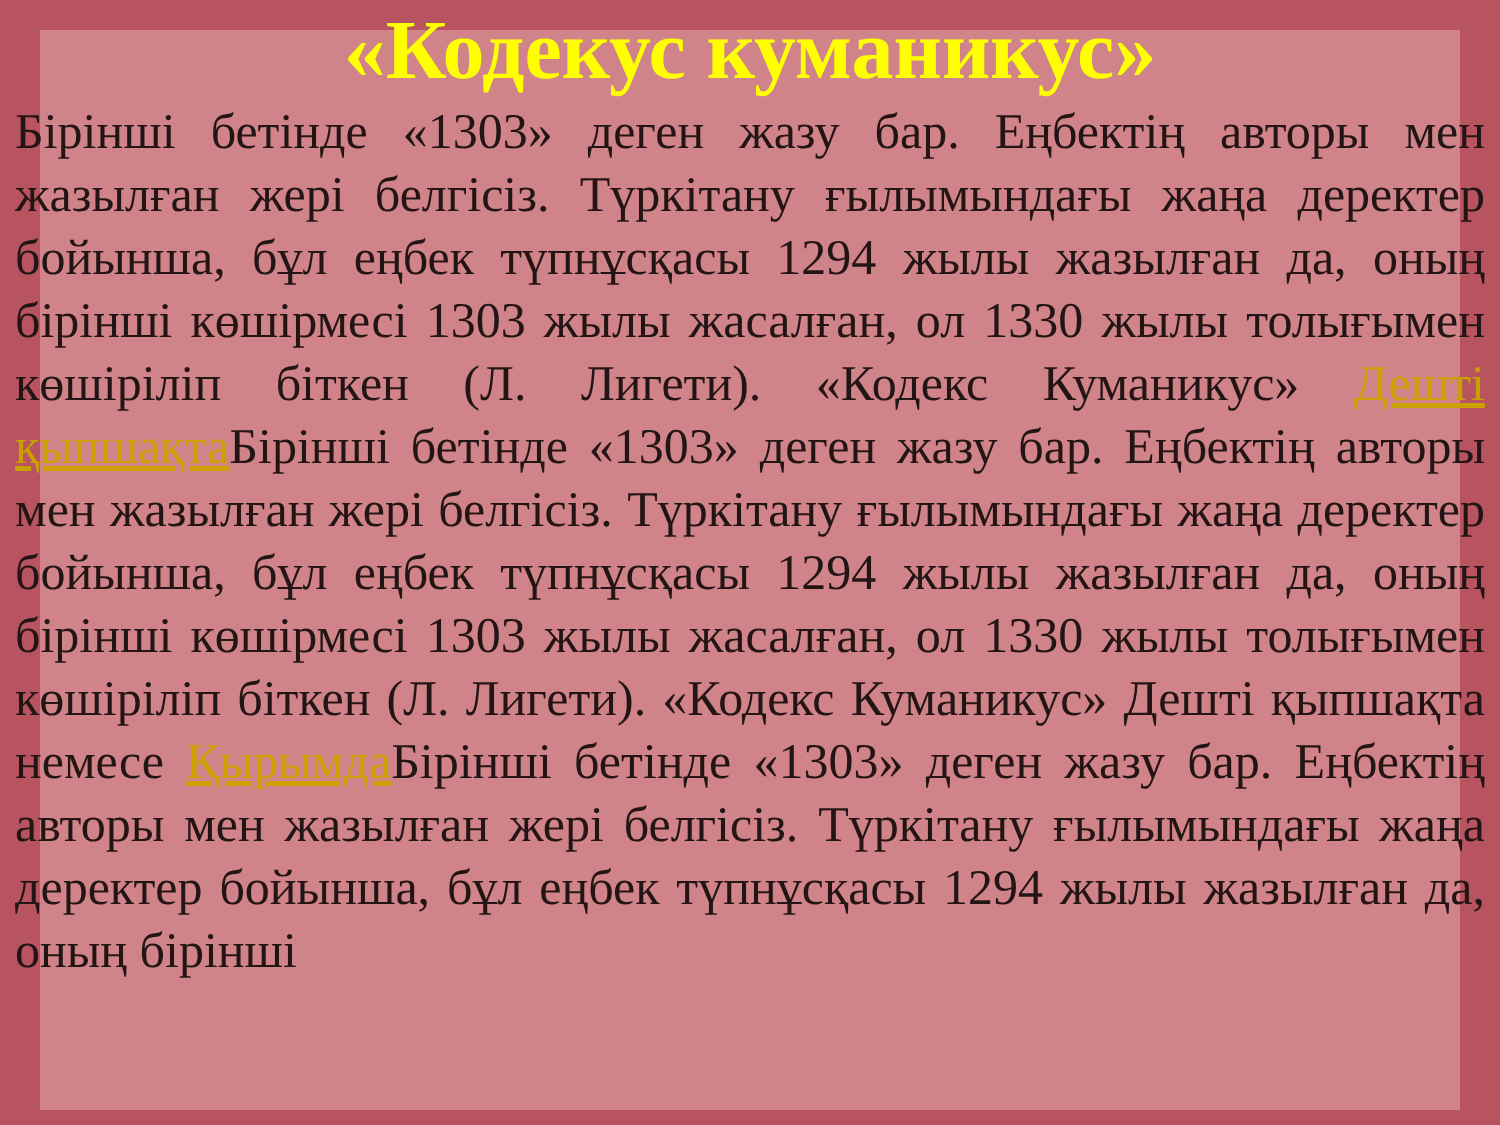«Кодекус куманикус»
Бірінші бетінде «1303» деген жазу бар. Еңбектің авторы мен жазылған жері белгісіз. Түркітану ғылымындағы жаңа деректер бойынша, бұл еңбек түпнұсқасы 1294 жылы жазылған да, оның бірінші көшірмесі 1303 жылы жасалған, ол 1330 жылы толығымен көшіріліп біткен (Л. Лигети). «Кодекс Куманикус» Дешті қыпшақта Бірінші бетінде «1303» деген жазу бар. Еңбектің авторы мен жазылған жері белгісіз. Түркітану ғылымындағы жаңа деректер бойынша, бұл еңбек түпнұсқасы 1294 жылы жазылған да, оның бірінші көшірмесі 1303 жылы жасалған, ол 1330 жылы толығымен көшіріліп біткен (Л. Лигети). «Кодекс Куманикус» Дешті қыпшақта немесе Қырымда Бірінші бетінде «1303» деген жазу бар. Еңбектің авторы мен жазылған жері белгісіз. Түркітану ғылымындағы жаңа деректер бойынша, бұл еңбек түпнұсқасы 1294 жылы жазылған да, оның бірінші